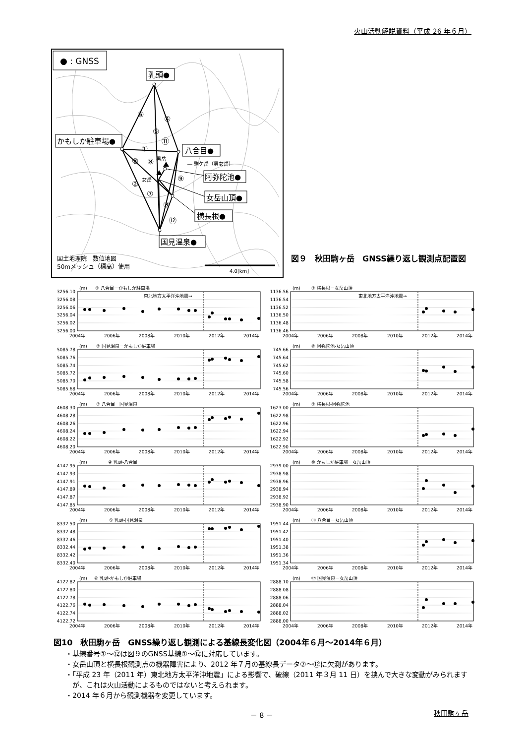火山活動解説資料（平成 26 年６月）
● : GNSS
⑥
④
⑤
⑪
①
⑩
⑧
⑨
②
⑦
③
⑫
男岳
女岳
― 駒ケ岳（男女岳）
乳頭●
かもしか駐車場●
八合目●
阿弥陀池●
女岳山頂●
横長根●
国見温泉●
国土地理院　数値地図
50mメッシュ（標高）使用
4.0[km]
図９　秋田駒ヶ岳　GNSS繰り返し観測点配置図
(m)
① 八合目－かもしか駐車場
東北地方太平洋沖地震→
3256.10
3256.08
3256.06
3256.04
3256.02
3256.00
2004年
2006年
2008年
2010年
2012年
2014年
(m)
⑦ 横長根－女岳山頂
東北地方太平洋沖地震→
1136.56
1136.54
1136.52
1136.50
1136.48
1136.46
2004年
2006年
2008年
2010年
2012年
2014年
(m)
② 国見温泉－かもしか駐車場
5085.78
5085.76
5085.74
5085.72
5085.70
5085.68
2004年
2006年
2008年
2010年
2012年
2014年
(m)
⑧ 阿弥陀池-女岳山頂
745.66
745.64
745.62
745.60
745.58
745.56
2004年
2006年
2008年
2010年
2012年
2014年
(m)
③ 八合目－国見温泉
4608.30
4608.28
4608.26
4608.24
4608.22
4608.20
2004年
2006年
2008年
2010年
2012年
2014年
(m)
⑨ 横長根-阿弥陀池
1623.00
1622.98
1622.96
1622.94
1622.92
1622.90
2004年
2006年
2008年
2010年
2012年
2014年
(m)
④ 乳頭-八合目
4147.95
4147.93
4147.91
4147.89
4147.87
4147.85
2004年
2006年
2008年
2010年
2012年
2014年
(m)
⑩ かもしか駐車場－女岳山頂
2939.00
2938.98
2938.96
2938.94
2938.92
2938.90
2004年
2006年
2008年
2010年
2012年
2014年
(m)
⑤ 乳頭-国見温泉
8332.50
8332.48
8332.46
8332.44
8332.42
8332.40
2004年
2006年
2008年
2010年
2012年
2014年
(m)
⑪ 八合目－女岳山頂
1951.44
1951.42
1951.40
1951.38
1951.36
1951.34
2004年
2006年
2008年
2010年
2012年
2014年
(m)
⑥ 乳頭-かもしか駐車場
4122.82
4122.80
4122.78
4122.76
4122.74
4122.72
2004年
2006年
2008年
2010年
2012年
2014年
(m)
⑫ 国見温泉－女岳山頂
2888.10
2888.08
2888.06
2888.04
2888.02
2888.00
2004年
2006年
2008年
2010年
2012年
2014年
図10　秋田駒ヶ岳　GNSS繰り返し観測による基線長変化図（2004年６月～2014年６月）
・基線番号①～⑫は図９のGNSS基線①～⑫に対応しています。
・女岳山頂と横長根観測点の機器障害により、2012 年７月の基線長データ⑦～⑫に欠測があります。
・「平成 23 年（2011 年）東北地方太平洋沖地震」による影響で、破線（2011 年３月 11 日）を挟んで大きな変動がみられますが、これは火山活動によるものではないと考えられます。
・2014 年６月から観測機器を変更しています。
－ 8 － 秋田駒ヶ岳